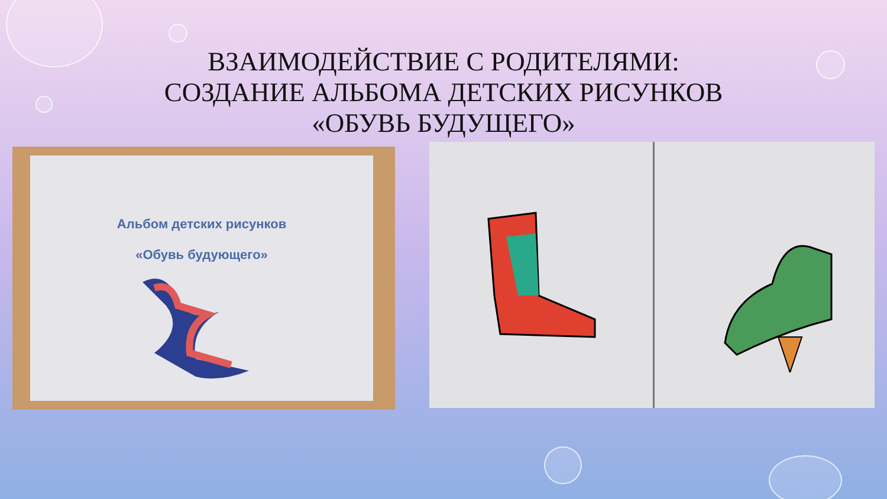ВЗАИМОДЕЙСТВИЕ С РОДИТЕЛЯМИ:
СОЗДАНИЕ АЛЬБОМА ДЕТСКИХ РИСУНКОВ
«ОБУВЬ БУДУЩЕГО»
Альбом детских рисунков
«Обувь будующего»